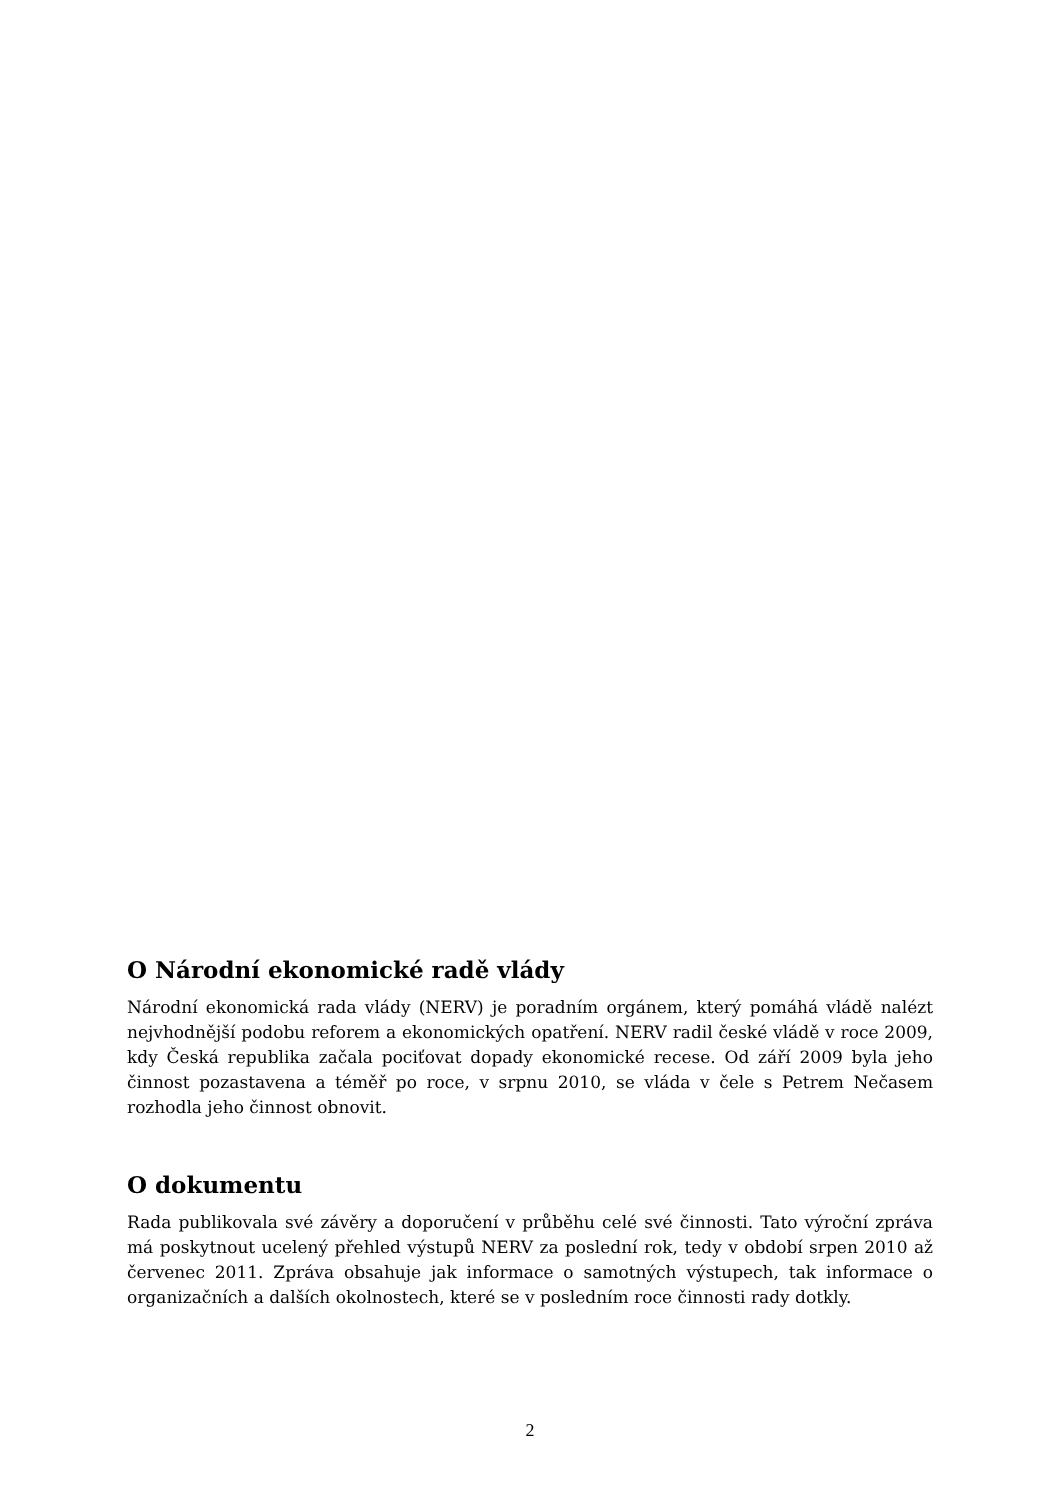O Národní ekonomické radě vlády
Národní ekonomická rada vlády (NERV) je poradním orgánem, který pomáhá vládě nalézt nejvhodnější podobu reforem a ekonomických opatření. NERV radil české vládě v roce 2009, kdy Česká republika začala pociťovat dopady ekonomické recese. Od září 2009 byla jeho činnost pozastavena a téměř po roce, v srpnu 2010, se vláda v čele s Petrem Nečasem rozhodla jeho činnost obnovit.
O dokumentu
Rada publikovala své závěry a doporučení v průběhu celé své činnosti. Tato výroční zpráva má poskytnout ucelený přehled výstupů NERV za poslední rok, tedy v období srpen 2010 až červenec 2011. Zpráva obsahuje jak informace o samotných výstupech, tak informace o organizačních a dalších okolnostech, které se v posledním roce činnosti rady dotkly.
2